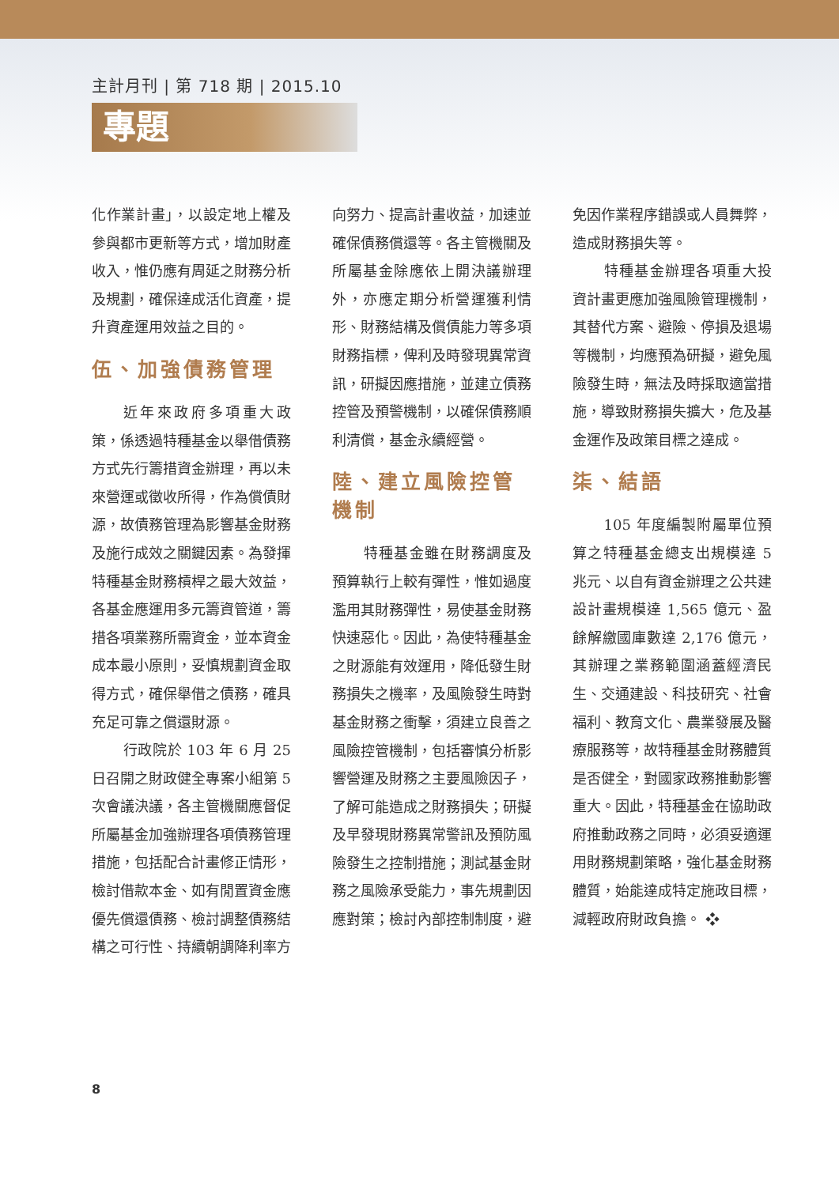主計月刊 | 第 718 期 | 2015.10
專題
化作業計畫」，以設定地上權及參與都市更新等方式，增加財產收入，惟仍應有周延之財務分析及規劃，確保達成活化資產，提升資產運用效益之目的。
伍、加強債務管理
近年來政府多項重大政策，係透過特種基金以舉借債務方式先行籌措資金辦理，再以未來營運或徵收所得，作為償債財源，故債務管理為影響基金財務及施行成效之關鍵因素。為發揮特種基金財務槓桿之最大效益，各基金應運用多元籌資管道，籌措各項業務所需資金，並本資金成本最小原則，妥慎規劃資金取得方式，確保舉借之債務，確具充足可靠之償還財源。
行政院於 103 年 6 月 25 日召開之財政健全專案小組第 5 次會議決議，各主管機關應督促所屬基金加強辦理各項債務管理措施，包括配合計畫修正情形，檢討借款本金、如有閒置資金應優先償還債務、檢討調整債務結構之可行性、持續朝調降利率方向努力、提高計畫收益，加速並確保債務償還等。各主管機關及所屬基金除應依上開決議辦理外，亦應定期分析營運獲利情形、財務結構及償債能力等多項財務指標，俾利及時發現異常資訊，研擬因應措施，並建立債務控管及預警機制，以確保債務順利清償，基金永續經營。
陸、建立風險控管機制
特種基金雖在財務調度及預算執行上較有彈性，惟如過度濫用其財務彈性，易使基金財務快速惡化。因此，為使特種基金之財源能有效運用，降低發生財務損失之機率，及風險發生時對基金財務之衝擊，須建立良善之風險控管機制，包括審慎分析影響營運及財務之主要風險因子，了解可能造成之財務損失；研擬及早發現財務異常警訊及預防風險發生之控制措施；測試基金財務之風險承受能力，事先規劃因應對策；檢討內部控制制度，避免因作業程序錯誤或人員舞弊，造成財務損失等。
特種基金辦理各項重大投資計畫更應加強風險管理機制，其替代方案、避險、停損及退場等機制，均應預為研擬，避免風險發生時，無法及時採取適當措施，導致財務損失擴大，危及基金運作及政策目標之達成。
柒、結語
105 年度編製附屬單位預算之特種基金總支出規模達 5 兆元、以自有資金辦理之公共建設計畫規模達 1,565 億元、盈餘解繳國庫數達 2,176 億元，其辦理之業務範圍涵蓋經濟民生、交通建設、科技研究、社會福利、教育文化、農業發展及醫療服務等，故特種基金財務體質是否健全，對國家政務推動影響重大。因此，特種基金在協助政府推動政務之同時，必須妥適運用財務規劃策略，強化基金財務體質，始能達成特定施政目標，減輕政府財政負擔。 ❖
8